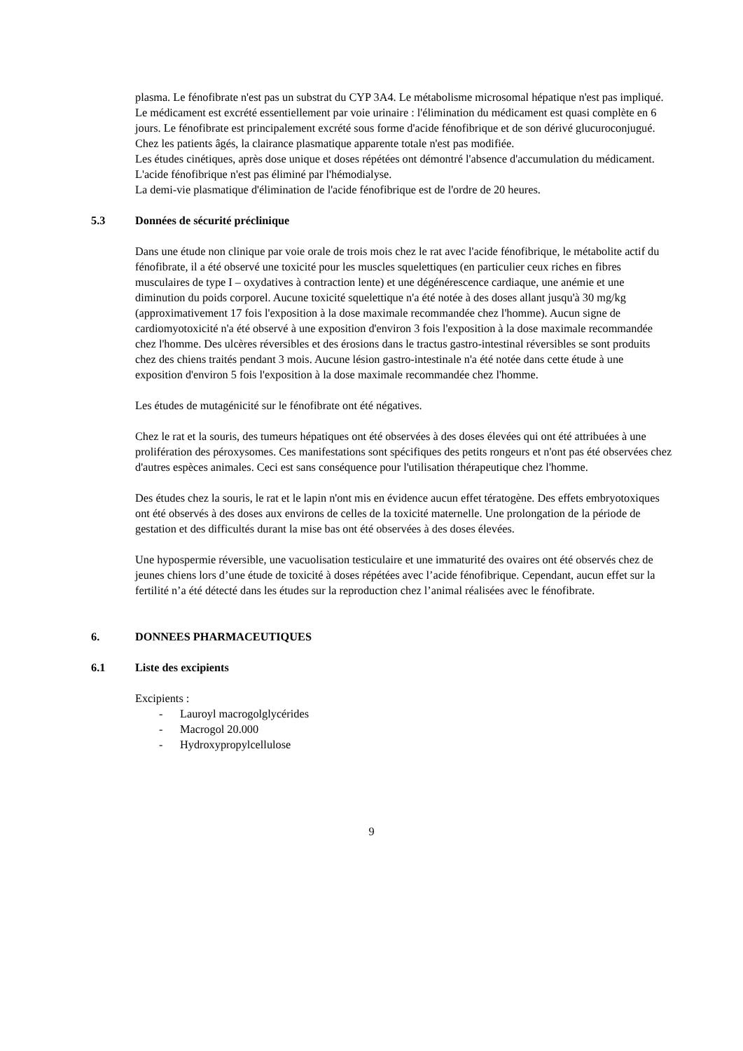plasma. Le fénofibrate n'est pas un substrat du CYP 3A4. Le métabolisme microsomal hépatique n'est pas impliqué.
Le médicament est excrété essentiellement par voie urinaire : l'élimination du médicament est quasi complète en 6 jours. Le fénofibrate est principalement excrété sous forme d'acide fénofibrique et de son dérivé glucuroconjugué.
Chez les patients âgés, la clairance plasmatique apparente totale n'est pas modifiée.
Les études cinétiques, après dose unique et doses répétées ont démontré l'absence d'accumulation du médicament. L'acide fénofibrique n'est pas éliminé par l'hémodialyse.
La demi-vie plasmatique d'élimination de l'acide fénofibrique est de l'ordre de 20 heures.
5.3 Données de sécurité préclinique
Dans une étude non clinique par voie orale de trois mois chez le rat avec l'acide fénofibrique, le métabolite actif du fénofibrate, il a été observé une toxicité pour les muscles squelettiques (en particulier ceux riches en fibres musculaires de type I – oxydatives à contraction lente) et une dégénérescence cardiaque, une anémie et une diminution du poids corporel. Aucune toxicité squelettique n'a été notée à des doses allant jusqu'à 30 mg/kg (approximativement 17 fois l'exposition à la dose maximale recommandée chez l'homme). Aucun signe de cardiomyotoxicité n'a été observé à une exposition d'environ 3 fois l'exposition à la dose maximale recommandée chez l'homme. Des ulcères réversibles et des érosions dans le tractus gastro-intestinal réversibles se sont produits chez des chiens traités pendant 3 mois. Aucune lésion gastro-intestinale n'a été notée dans cette étude à une exposition d'environ 5 fois l'exposition à la dose maximale recommandée chez l'homme.
Les études de mutagénicité sur le fénofibrate ont été négatives.
Chez le rat et la souris, des tumeurs hépatiques ont été observées à des doses élevées qui ont été attribuées à une prolifération des péroxysomes. Ces manifestations sont spécifiques des petits rongeurs et n'ont pas été observées chez d'autres espèces animales. Ceci est sans conséquence pour l'utilisation thérapeutique chez l'homme.
Des études chez la souris, le rat et le lapin n'ont mis en évidence aucun effet tératogène. Des effets embryotoxiques ont été observés à des doses aux environs de celles de la toxicité maternelle. Une prolongation de la période de gestation et des difficultés durant la mise bas ont été observées à des doses élevées.
Une hypospermie réversible, une vacuolisation testiculaire et une immaturité des ovaires ont été observés chez de jeunes chiens lors d’une étude de toxicité à doses répétées avec l’acide fénofibrique. Cependant, aucun effet sur la fertilité n’a été détecté dans les études sur la reproduction chez l’animal réalisées avec le fénofibrate.
6. DONNEES PHARMACEUTIQUES
6.1 Liste des excipients
Excipients :
- Lauroyl macrogolglycérides
- Macrogol 20.000
- Hydroxypropylcellulose
9